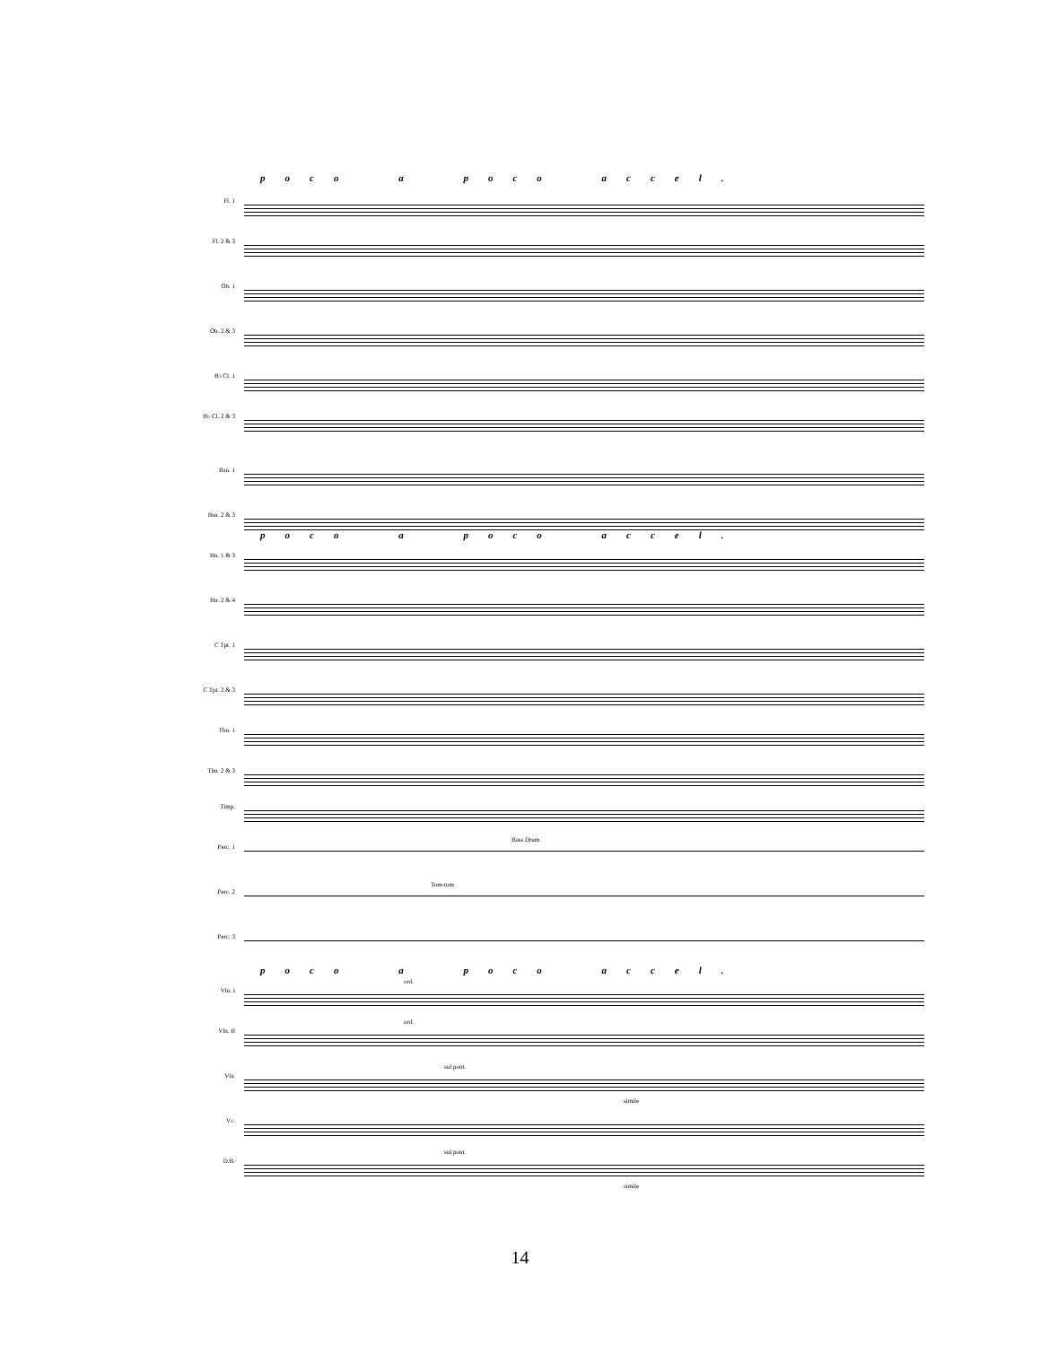poco a poco accel.
Fl. 1
Fl. 2 & 3
Ob. 1
Ob. 2 & 3
B♭ Cl. 1
B♭ Cl. 2 & 3
Bsn. 1
Bsn. 2 & 3
poco a poco accel.
Hn. 1 & 3
Hn. 2 & 4
C Tpt. 1
C Tpt. 2 & 3
Tbn. 1
Tbn. 2 & 3
Timp.
Perc. 1
Bass Drum
Perc. 2
Tom-tom
Perc. 3
poco a poco accel.
Vln. I
ord.
Vln. II
ord.
Vla.
sul pont.
simile
Vc.
D.B.
sul pont.
simile
14